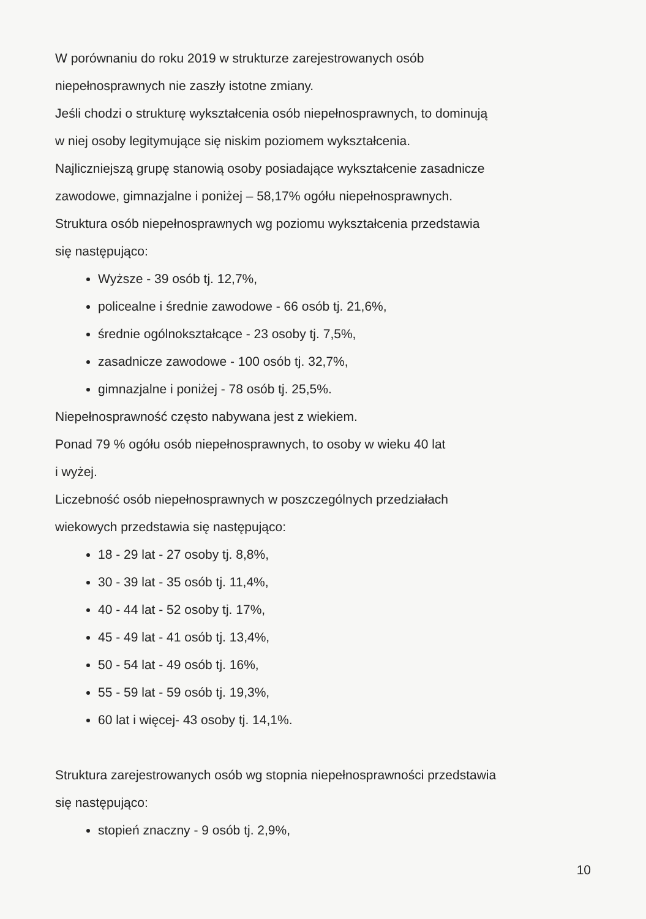W porównaniu do roku 2019 w strukturze zarejestrowanych osób
niepełnosprawnych nie zaszły istotne zmiany.
Jeśli chodzi o strukturę wykształcenia osób niepełnosprawnych, to dominują
w niej osoby legitymujące się niskim poziomem wykształcenia.
Najliczniejszą grupę stanowią osoby posiadające wykształcenie zasadnicze
zawodowe, gimnazjalne i poniżej – 58,17% ogółu niepełnosprawnych.
Struktura osób niepełnosprawnych wg poziomu wykształcenia przedstawia
się następująco:
Wyższe - 39 osób tj. 12,7%,
policealne i średnie zawodowe - 66 osób tj. 21,6%,
średnie ogólnokształcące - 23 osoby tj. 7,5%,
zasadnicze zawodowe - 100 osób tj. 32,7%,
gimnazjalne i poniżej - 78 osób tj. 25,5%.
Niepełnosprawność często nabywana jest z wiekiem.
Ponad 79 % ogółu osób niepełnosprawnych, to osoby w wieku 40 lat
i wyżej.
Liczebność osób niepełnosprawnych w poszczególnych przedziałach
wiekowych przedstawia się następująco:
18 - 29 lat - 27 osoby tj. 8,8%,
30 - 39 lat - 35 osób tj. 11,4%,
40 - 44 lat - 52 osoby tj. 17%,
45 - 49 lat - 41 osób tj. 13,4%,
50 - 54 lat - 49 osób tj. 16%,
55 - 59 lat - 59 osób tj. 19,3%,
60 lat i więcej- 43 osoby tj. 14,1%.
Struktura zarejestrowanych osób wg stopnia niepełnosprawności przedstawia
się następująco:
stopień znaczny - 9 osób tj. 2,9%,
10